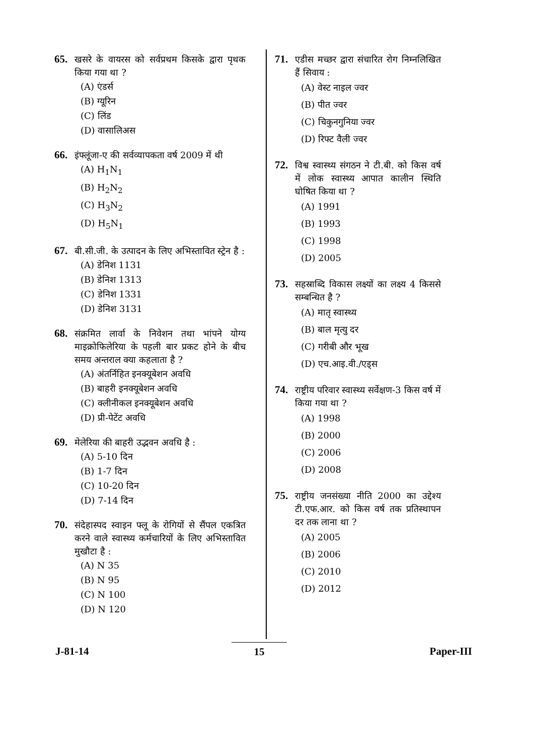65.
खसरे के वायरस को सर्वप्रथम किसके द्वारा पृथक किया गया था ?
(A) एंडर्स
(B) ग्यूरिन
(C) लिंड
(D) वासालिअस
66.
इंफ्लूंजा-ए की सर्वव्यापकता वर्ष 2009 में थी
(A) H<sub>1</sub>N<sub>1</sub>
(B) H<sub>2</sub>N<sub>2</sub>
(C) H<sub>3</sub>N<sub>2</sub>
(D) H<sub>5</sub>N<sub>1</sub>
67.
बी.सी.जी. के उत्पादन के लिए अभिस्तावित स्ट्रेन है :
(A) डेनिश 1131
(B) डेनिश 1313
(C) डेनिश 1331
(D) डेनिश 3131
68.
संक्रमित लार्वा के निवेशन तथा भांपने योग्य माइक्रोफिलेरिया के पहली बार प्रकट होने के बीच समय अन्तराल क्या कहलाता है ?
(A) अंतर्निहित इनक्यूबेशन अवधि
(B) बाहरी इनक्यूबेशन अवधि
(C) क्लीनीकल इनक्यूबेशन अवधि
(D) प्री-पेटेंट अवधि
69.
मेलेरिया की बाहरी उद्भवन अवधि है :
(A) 5-10 दिन
(B) 1-7 दिन
(C) 10-20 दिन
(D) 7-14 दिन
70.
संदेहास्पद स्वाइन फ्लू के रोगियों से सैंपल एकत्रित करने वाले स्वास्थ्य कर्मचारियों के लिए अभिस्तावित मुखौटा है :
(A) N 35
(B) N 95
(C) N 100
(D) N 120
71.
एडीस मच्छर द्वारा संचारित रोग निम्नलिखित हैं सिवाय :
(A) वेस्ट नाइल ज्वर
(B) पीत ज्वर
(C) चिकुनगुनिया ज्वर
(D) रिफ्ट वैली ज्वर
72.
विश्व स्वास्थ्य संगठन ने टी.बी. को किस वर्ष में लोक स्वास्थ्य आपात कालीन स्थिति घोषित किया था ?
(A) 1991
(B) 1993
(C) 1998
(D) 2005
73.
सहस्राब्दि विकास लक्ष्यों का लक्ष्य 4 किससे सम्बन्धित है ?
(A) मातृ स्वास्थ्य
(B) बाल मृत्यु दर
(C) गरीबी और भूख
(D) एच.आइ.वी./एड्स
74.
राष्ट्रीय परिवार स्वास्थ्य सर्वेक्षण-3 किस वर्ष में किया गया था ?
(A) 1998
(B) 2000
(C) 2006
(D) 2008
75.
राष्ट्रीय जनसंख्या नीति 2000 का उद्देश्य टी.एफ.आर. को किस वर्ष तक प्रतिस्थापन दर तक लाना था ?
(A) 2005
(B) 2006
(C) 2010
(D) 2012
J-81-14 15 Paper-III